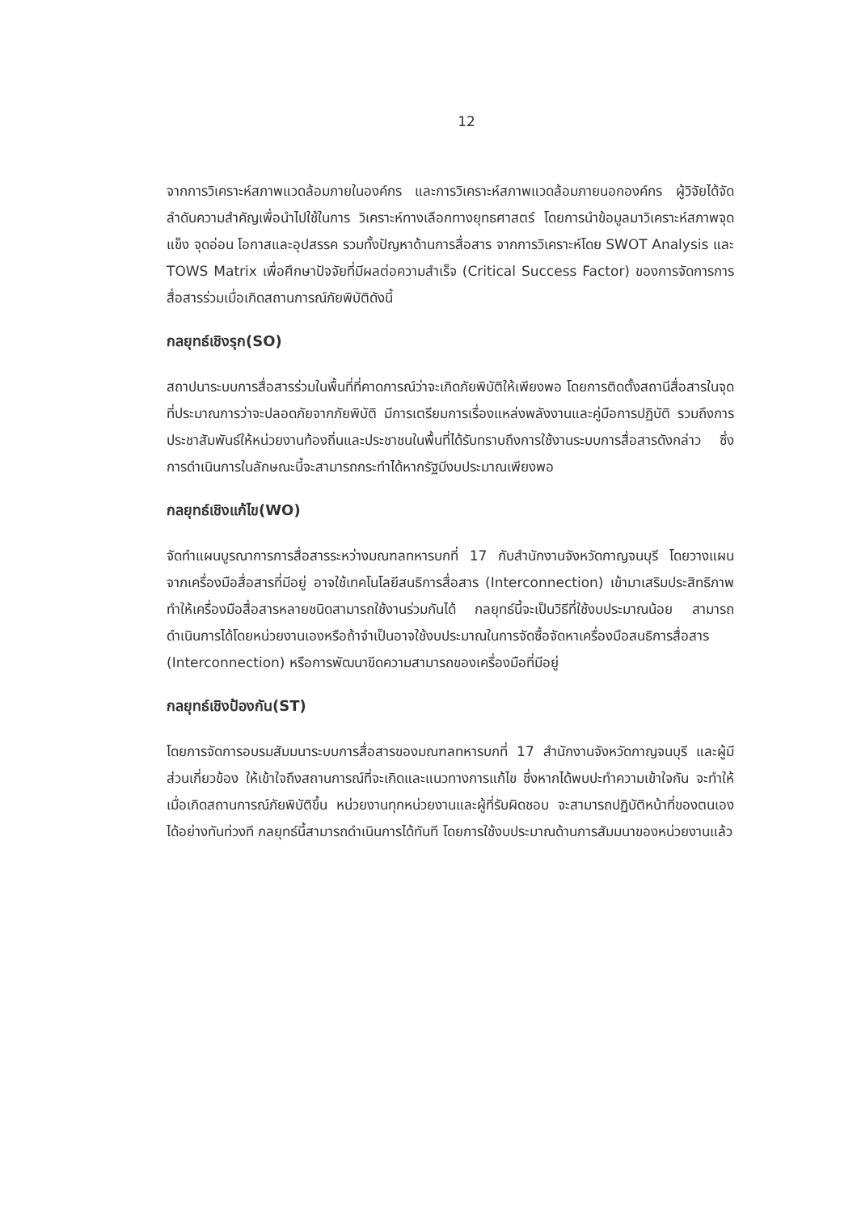12
จากการวิเคราะห์สภาพแวดล้อมภายในองค์กร และการวิเคราะห์สภาพแวดล้อมภายนอกองค์กร ผู้วิจัยได้จัดลำดับความสำคัญเพื่อนำไปใช้ในการ วิเคราะห์ทางเลือกทางยุทธศาสตร์ โดยการนำข้อมูลมาวิเคราะห์สภาพจุดแข็ง จุดอ่อน โอกาสและอุปสรรค รวมทั้งปัญหาด้านการสื่อสาร จากการวิเคราะห์โดย SWOT Analysis และ TOWS Matrix เพื่อศึกษาปัจจัยที่มีผลต่อความสำเร็จ (Critical Success Factor) ของการจัดการการสื่อสารร่วมเมื่อเกิดสถานการณ์ภัยพิบัติดังนี้
กลยุทธ์เชิงรุก(SO)
สถาปนาระบบการสื่อสารร่วมในพื้นที่ที่คาดการณ์ว่าจะเกิดภัยพิบัติให้เพียงพอ โดยการติดตั้งสถานีสื่อสารในจุดที่ประมาณการว่าจะปลอดภัยจากภัยพิบัติ มีการเตรียมการเรื่องแหล่งพลังงานและคู่มือการปฏิบัติ รวมถึงการประชาสัมพันธ์ให้หน่วยงานท้องถิ่นและประชาชนในพื้นที่ได้รับทราบถึงการใช้งานระบบการสื่อสารดังกล่าว ซึ่งการดำเนินการในลักษณะนี้จะสามารถกระทำได้หากรัฐมีงบประมาณเพียงพอ
กลยุทธ์เชิงแก้ไข(WO)
จัดทำแผนบูรณาการการสื่อสารระหว่างมณฑลทหารบกที่ 17 กับสำนักงานจังหวัดกาญจนบุรี โดยวางแผนจากเครื่องมือสื่อสารที่มีอยู่ อาจใช้เทคโนโลยีสนธิการสื่อสาร (Interconnection) เข้ามาเสริมประสิทธิภาพ ทำให้เครื่องมือสื่อสารหลายชนิดสามารถใช้งานร่วมกันได้ กลยุทธ์นี้จะเป็นวิธีที่ใช้งบประมาณน้อย สามารถดำเนินการได้โดยหน่วยงานเองหรือถ้าจำเป็นอาจใช้งบประมาณในการจัดซื้อจัดหาเครื่องมือสนธิการสื่อสาร (Interconnection) หรือการพัฒนาขีดความสามารถของเครื่องมือที่มีอยู่
กลยุทธ์เชิงป้องกัน(ST)
โดยการจัดการอบรมสัมมนาระบบการสื่อสารของมณฑลทหารบกที่ 17 สำนักงานจังหวัดกาญจนบุรี และผู้มีส่วนเกี่ยวข้อง ให้เข้าใจถึงสถานการณ์ที่จะเกิดและแนวทางการแก้ไข ซึ่งหากได้พบปะทำความเข้าใจกัน จะทำให้เมื่อเกิดสถานการณ์ภัยพิบัติขึ้น หน่วยงานทุกหน่วยงานและผู้ที่รับผิดชอบ จะสามารถปฏิบัติหน้าที่ของตนเองได้อย่างทันท่วงที กลยุทธ์นี้สามารถดำเนินการได้ทันที โดยการใช้งบประมาณด้านการสัมมนาของหน่วยงานแล้ว